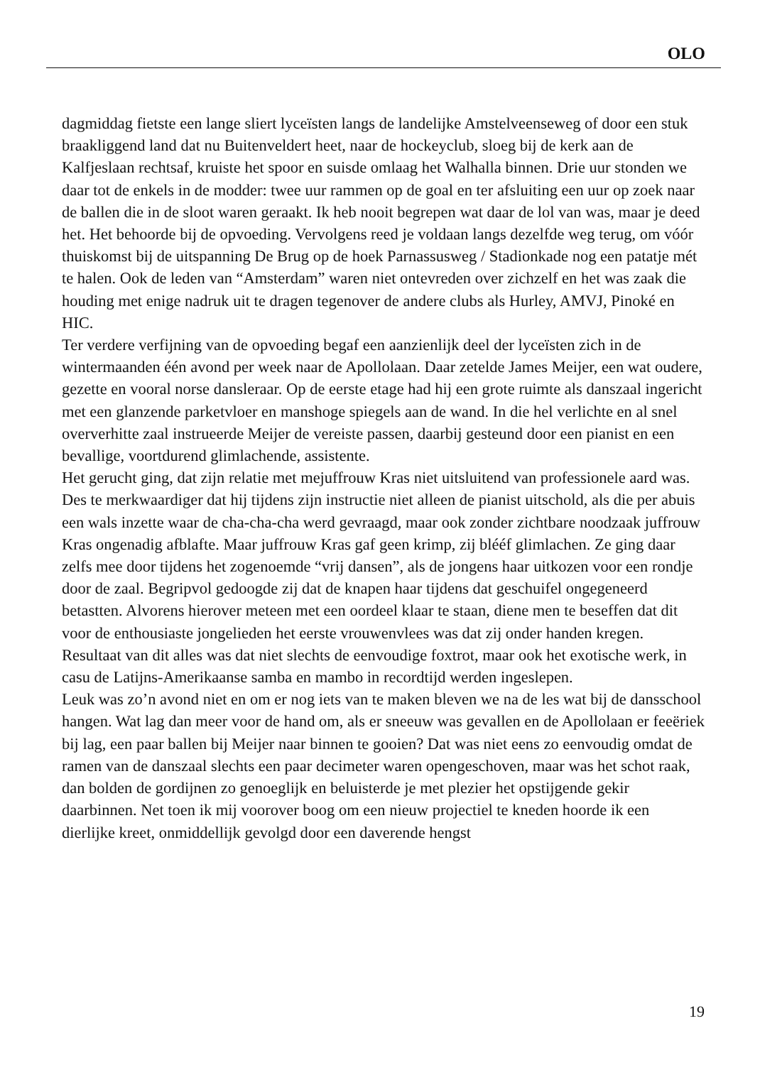OLO
dagmiddag fietste een lange sliert lyceïsten langs de landelijke Amstelveenseweg of door een stuk braakliggend land dat nu Buitenveldert heet, naar de hockeyclub, sloeg bij de kerk aan de Kalfjeslaan rechtsaf, kruiste het spoor en suisde omlaag het Walhalla binnen. Drie uur stonden we daar tot de enkels in de modder: twee uur rammen op de goal en ter afsluiting een uur op zoek naar de ballen die in de sloot waren geraakt. Ik heb nooit begrepen wat daar de lol van was, maar je deed het. Het behoorde bij de opvoeding. Vervolgens reed je voldaan langs dezelfde weg terug, om vóór thuiskomst bij de uitspanning De Brug op de hoek Parnassusweg / Stadionkade nog een patatje mét te halen. Ook de leden van “Amsterdam” waren niet ontevreden over zichzelf en het was zaak die houding met enige nadruk uit te dragen tegenover de andere clubs als Hurley, AMVJ, Pinoké en HIC.
Ter verdere verfijning van de opvoeding begaf een aanzienlijk deel der lyceïsten zich in de wintermaanden één avond per week naar de Apollolaan. Daar zetelde James Meijer, een wat oudere, gezette en vooral norse dansleraar. Op de eerste etage had hij een grote ruimte als danszaal ingericht met een glanzende parketvloer en manshoge spiegels aan de wand. In die hel verlichte en al snel oververhitte zaal instrueerde Meijer de vereiste passen, daarbij gesteund door een pianist en een bevallige, voortdurend glimlachende, assistente.
Het gerucht ging, dat zijn relatie met mejuffrouw Kras niet uitsluitend van professionele aard was. Des te merkwaardiger dat hij tijdens zijn instructie niet alleen de pianist uitschold, als die per abuis een wals inzette waar de cha-cha-cha werd gevraagd, maar ook zonder zichtbare noodzaak juffrouw Kras ongenadig afblafte. Maar juffrouw Kras gaf geen krimp, zij blééf glimlachen. Ze ging daar zelfs mee door tijdens het zogenoemde “vrij dansen”, als de jongens haar uitkozen voor een rondje door de zaal. Begripvol gedoogde zij dat de knapen haar tijdens dat geschuifel ongegeneerd betastten. Alvorens hierover meteen met een oordeel klaar te staan, diene men te beseffen dat dit voor de enthousiaste jongelieden het eerste vrouwenvlees was dat zij onder handen kregen. Resultaat van dit alles was dat niet slechts de eenvoudige foxtrot, maar ook het exotische werk, in casu de Latijns-Amerikaanse samba en mambo in recordtijd werden ingeslepen.
Leuk was zo’n avond niet en om er nog iets van te maken bleven we na de les wat bij de dansschool hangen. Wat lag dan meer voor de hand om, als er sneeuw was gevallen en de Apollolaan er feeëriek bij lag, een paar ballen bij Meijer naar binnen te gooien? Dat was niet eens zo eenvoudig omdat de ramen van de danszaal slechts een paar decimeter waren opengeschoven, maar was het schot raak, dan bolden de gordijnen zo genoeglijk en beluisterde je met plezier het opstijgende gekir daarbinnen. Net toen ik mij voorover boog om een nieuw projectiel te kneden hoorde ik een dierlijke kreet, onmiddellijk gevolgd door een daverende hengst
19